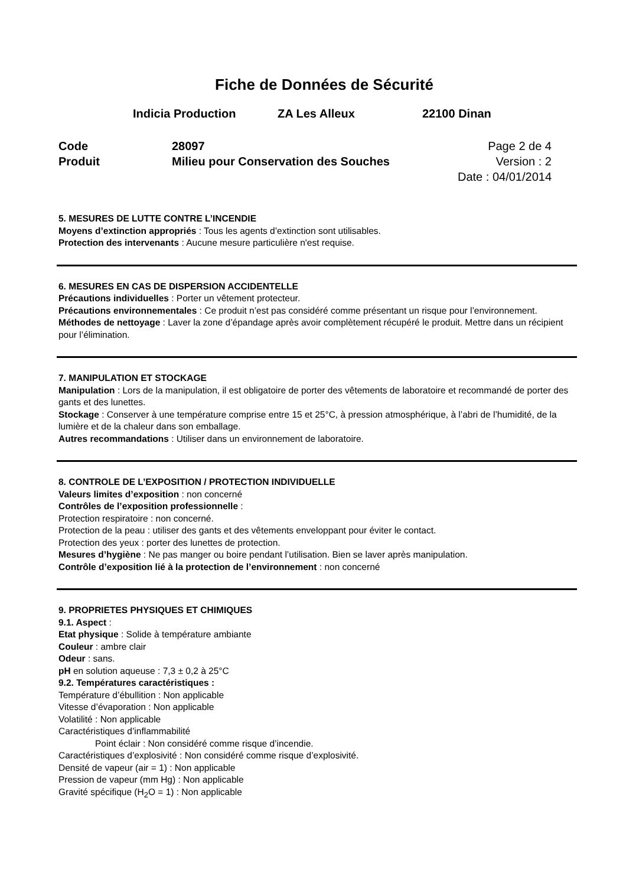Fiche de Données de Sécurité
Indicia Production ZA Les Alleux 22100 Dinan
Code
Produit
28097
Milieu pour Conservation des Souches
Page 2 de 4
Version : 2
Date : 04/01/2014
5. MESURES DE LUTTE CONTRE L’INCENDIE
Moyens d’extinction appropriés : Tous les agents d’extinction sont utilisables.
Protection des intervenants : Aucune mesure particulière n'est requise.
6. MESURES EN CAS DE DISPERSION ACCIDENTELLE
Précautions individuelles : Porter un vêtement protecteur.
Précautions environnementales : Ce produit n’est pas considéré comme présentant un risque pour l’environnement.
Méthodes de nettoyage : Laver la zone d’épandage après avoir complètement récupéré le produit. Mettre dans un récipient pour l’élimination.
7. MANIPULATION ET STOCKAGE
Manipulation : Lors de la manipulation, il est obligatoire de porter des vêtements de laboratoire et recommandé de porter des gants et des lunettes.
Stockage : Conserver à une température comprise entre 15 et 25°C, à pression atmosphérique, à l’abri de l’humidité, de la lumière et de la chaleur dans son emballage.
Autres recommandations : Utiliser dans un environnement de laboratoire.
8. CONTROLE DE L’EXPOSITION / PROTECTION INDIVIDUELLE
Valeurs limites d’exposition : non concerné
Contrôles de l’exposition professionnelle :
Protection respiratoire : non concerné.
Protection de la peau : utiliser des gants et des vêtements enveloppant pour éviter le contact.
Protection des yeux : porter des lunettes de protection.
Mesures d’hygiène : Ne pas manger ou boire pendant l’utilisation. Bien se laver après manipulation.
Contrôle d’exposition lié à la protection de l’environnement : non concerné
9. PROPRIETES PHYSIQUES ET CHIMIQUES
9.1. Aspect :
Etat physique : Solide à température ambiante
Couleur : ambre clair
Odeur : sans.
pH en solution aqueuse : 7,3 ± 0,2 à 25°C
9.2. Températures caractéristiques :
Température d’ébullition : Non applicable
Vitesse d’évaporation : Non applicable
Volatilité : Non applicable
Caractéristiques d’inflammabilité
Point éclair : Non considéré comme risque d’incendie.
Caractéristiques d’explosivité : Non considéré comme risque d’explosivité.
Densité de vapeur (air = 1) : Non applicable
Pression de vapeur (mm Hg) : Non applicable
Gravité spécifique (H<sub>2</sub>O = 1) : Non applicable